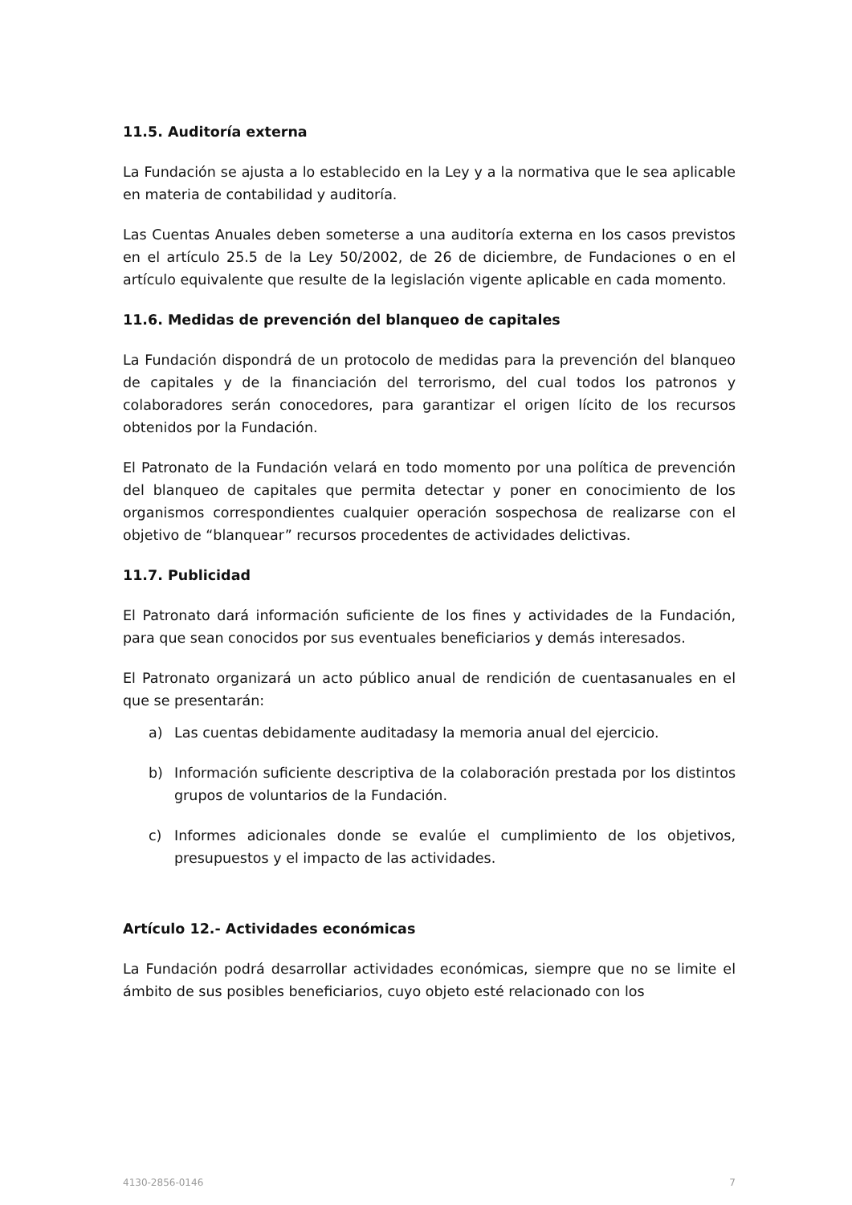11.5. Auditoría externa
La Fundación se ajusta a lo establecido en la Ley y a la normativa que le sea aplicable en materia de contabilidad y auditoría.
Las Cuentas Anuales deben someterse a una auditoría externa en los casos previstos en el artículo 25.5 de la Ley 50/2002, de 26 de diciembre, de Fundaciones o en el artículo equivalente que resulte de la legislación vigente aplicable en cada momento.
11.6. Medidas de prevención del blanqueo de capitales
La Fundación dispondrá de un protocolo de medidas para la prevención del blanqueo de capitales y de la financiación del terrorismo, del cual todos los patronos y colaboradores serán conocedores, para garantizar el origen lícito de los recursos obtenidos por la Fundación.
El Patronato de la Fundación velará en todo momento por una política de prevención del blanqueo de capitales que permita detectar y poner en conocimiento de los organismos correspondientes cualquier operación sospechosa de realizarse con el objetivo de “blanquear” recursos procedentes de actividades delictivas.
11.7. Publicidad
El Patronato dará información suficiente de los fines y actividades de la Fundación, para que sean conocidos por sus eventuales beneficiarios y demás interesados.
El Patronato organizará un acto público anual de rendición de cuentasanuales en el que se presentarán:
a) Las cuentas debidamente auditadasy la memoria anual del ejercicio.
b) Información suficiente descriptiva de la colaboración prestada por los distintos grupos de voluntarios de la Fundación.
c) Informes adicionales donde se evalúe el cumplimiento de los objetivos, presupuestos y el impacto de las actividades.
Artículo 12.- Actividades económicas
La Fundación podrá desarrollar actividades económicas, siempre que no se limite el ámbito de sus posibles beneficiarios, cuyo objeto esté relacionado con los
4130-2856-0146 7